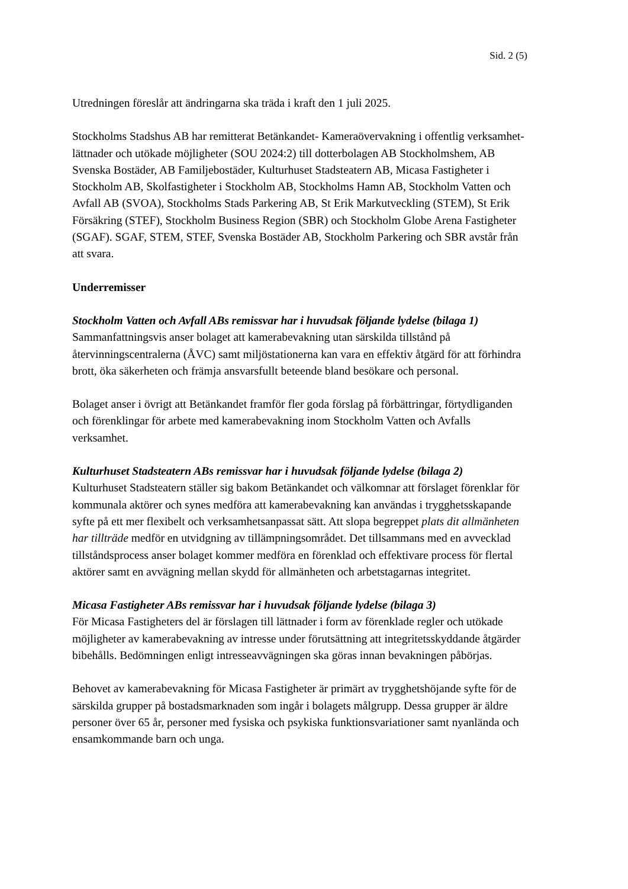Sid. 2 (5)
Utredningen föreslår att ändringarna ska träda i kraft den 1 juli 2025.
Stockholms Stadshus AB har remitterat Betänkandet- Kameraövervakning i offentlig verksamhet- lättnader och utökade möjligheter (SOU 2024:2) till dotterbolagen AB Stockholmshem, AB Svenska Bostäder, AB Familjebostäder, Kulturhuset Stadsteatern AB, Micasa Fastigheter i Stockholm AB, Skolfastigheter i Stockholm AB, Stockholms Hamn AB, Stockholm Vatten och Avfall AB (SVOA), Stockholms Stads Parkering AB, St Erik Markutveckling (STEM), St Erik Försäkring (STEF), Stockholm Business Region (SBR) och Stockholm Globe Arena Fastigheter (SGAF). SGAF, STEM, STEF, Svenska Bostäder AB, Stockholm Parkering och SBR avstår från att svara.
Underremisser
Stockholm Vatten och Avfall ABs remissvar har i huvudsak följande lydelse (bilaga 1)
Sammanfattningsvis anser bolaget att kamerabevakning utan särskilda tillstånd på återvinningscentralerna (ÅVC) samt miljöstationerna kan vara en effektiv åtgärd för att förhindra brott, öka säkerheten och främja ansvarsfullt beteende bland besökare och personal.
Bolaget anser i övrigt att Betänkandet framför fler goda förslag på förbättringar, förtydliganden och förenklingar för arbete med kamerabevakning inom Stockholm Vatten och Avfalls verksamhet.
Kulturhuset Stadsteatern ABs remissvar har i huvudsak följande lydelse (bilaga 2)
Kulturhuset Stadsteatern ställer sig bakom Betänkandet och välkomnar att förslaget förenklar för kommunala aktörer och synes medföra att kamerabevakning kan användas i trygghetsskapande syfte på ett mer flexibelt och verksamhetsanpassat sätt. Att slopa begreppet plats dit allmänheten har tillträde medför en utvidgning av tillämpningsområdet. Det tillsammans med en avvecklad tillståndsprocess anser bolaget kommer medföra en förenklad och effektivare process för flertal aktörer samt en avvägning mellan skydd för allmänheten och arbetstagarnas integritet.
Micasa Fastigheter ABs remissvar har i huvudsak följande lydelse (bilaga 3)
För Micasa Fastigheters del är förslagen till lättnader i form av förenklade regler och utökade möjligheter av kamerabevakning av intresse under förutsättning att integritetsskyddande åtgärder bibehålls. Bedömningen enligt intresseavvägningen ska göras innan bevakningen påbörjas.
Behovet av kamerabevakning för Micasa Fastigheter är primärt av trygghetshöjande syfte för de särskilda grupper på bostadsmarknaden som ingår i bolagets målgrupp. Dessa grupper är äldre personer över 65 år, personer med fysiska och psykiska funktionsvariationer samt nyanlända och ensamkommande barn och unga.